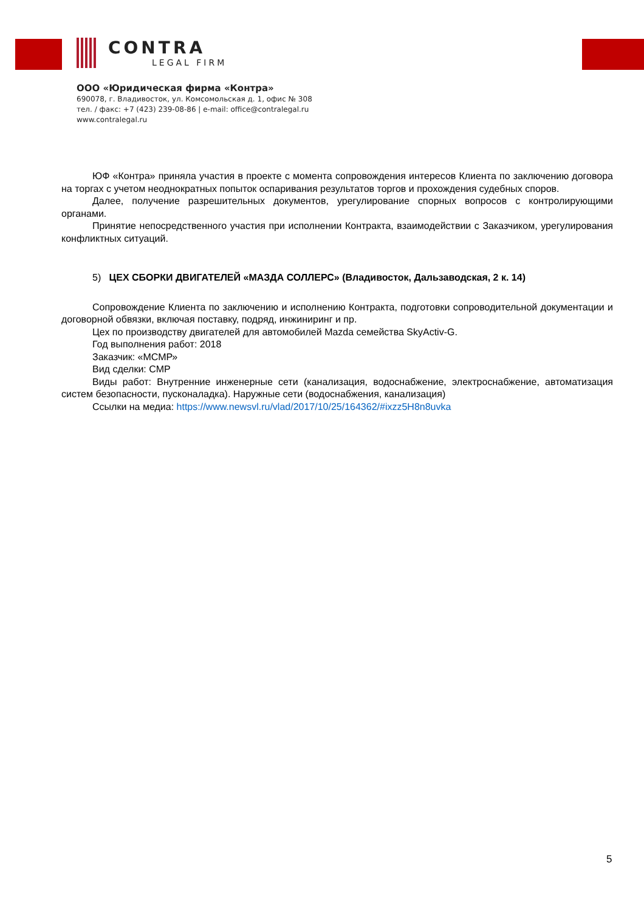CONTRA
LEGAL FIRM
ООО «Юридическая фирма «Контра»
690078, г. Владивосток, ул. Комсомольская д. 1, офис № 308
тел. / факс: +7 (423) 239-08-86 | e-mail: office@contralegal.ru
www.contralegal.ru
ЮФ «Контра» приняла участия в проекте с момента сопровождения интересов Клиента по заключению договора на торгах с учетом неоднократных попыток оспаривания результатов торгов и прохождения судебных споров.
Далее, получение разрешительных документов, урегулирование спорных вопросов с контролирующими органами.
Принятие непосредственного участия при исполнении Контракта, взаимодействии с Заказчиком, урегулирования конфликтных ситуаций.
5) ЦЕХ СБОРКИ ДВИГАТЕЛЕЙ «МАЗДА СОЛЛЕРС» (Владивосток, Дальзаводская, 2 к. 14)
Сопровождение Клиента по заключению и исполнению Контракта, подготовки сопроводительной документации и договорной обвязки, включая поставку, подряд, инжиниринг и пр.
Цех по производству двигателей для автомобилей Mazda семейства SkyActiv-G.
Год выполнения работ: 2018
Заказчик: «МСМР»
Вид сделки: СМР
Виды работ: Внутренние инженерные сети (канализация, водоснабжение, электроснабжение, автоматизация систем безопасности, пусконаладка). Наружные сети (водоснабжения, канализация)
Ссылки на медиа: https://www.newsvl.ru/vlad/2017/10/25/164362/#ixzz5H8n8uvka
5